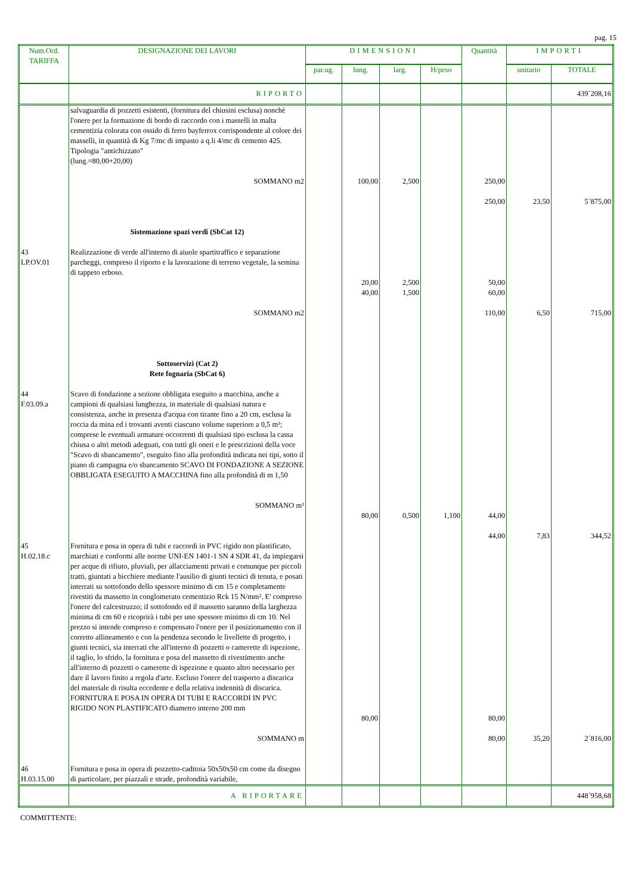pag. 15
| Num.Ord. TARIFFA | DESIGNAZIONE DEI LAVORI | DIMENSIONI | | | | Quantità | IMPORTI | |
| --- | --- | --- | --- | --- | --- | --- | --- | --- |
| | | par.ug. | lung. | larg. | H/peso | | unitario | TOTALE |
| | RIPORTO | | | | | | | 439´208,16 |
| | salvaguardia di pozzetti esistenti, (fornitura del chiusini esclusa) nonchè l'onere per la formazione di bordo di raccordo con i masselli in malta cementizia colorata con ossido di ferro bayferrox corrispondente al colore dei masselli, in quantità di Kg 7/mc di impasto a q.li 4/mc di cemento 425. Tipologia "antichizzato" (lung.=80,00+20,00) SOMMANO m2 Sistemazione spazi verdi (SbCat 12) | | 100,00 | 2,500 | | 250,00 250,00 | 23,50 | 5´875,00 |
| 43 LP.OV.01 | Realizzazione di verde all'interno di aiuole spartitraffico e separazione parcheggi, compreso il riporto e la lavorazione di terreno vegetale, la semina di tappeto erboso. SOMMANO m2 Sottoservizi (Cat 2) Rete fognaria (SbCat 6) | | 20,00 40,00 | 2,500 1,500 | | 50,00 60,00 110,00 | 6,50 | 715,00 |
| 44 F.03.09.a | Scavo di fondazione a sezione obbligata eseguito a macchina, anche a campioni di qualsiasi lunghezza, in materiale di qualsiasi natura e consistenza, anche in presenza d'acqua con tirante fino a 20 cm, esclusa la roccia da mina ed i trovanti aventi ciascuno volume superiore a 0,5 m³; comprese le eventuali armature occorrenti di qualsiasi tipo esclusa la cassa chiusa o altri metodi adeguati, con tutti gli oneri e le prescrizioni della voce "Scavo di sbancamento", eseguito fino alla profondità indicata nei tipi, sotto il piano di campagna e/o sbancamento SCAVO DI FONDAZIONE A SEZIONE OBBLIGATA ESEGUITO A MACCHINA fino alla profondità di m 1,50 SOMMANO m³ | | 80,00 | 0,500 | 1,100 | 44,00 44,00 | 7,83 | 344,52 |
| 45 H.02.18.c | Fornitura e posa in opera di tubi e raccordi in PVC rigido non plastificato, marchiati e conformi alle norme UNI-EN 1401-1 SN 4 SDR 41, da impiegarsi per acque di rifiuto, pluviali, per allacciamenti privati e comunque per piccoli tratti, giuntati a bicchiere mediante l'ausilio di giunti tecnici di tenuta, e posati interrati su sottofondo dello spessore minimo di cm 15 e completamente rivestiti da massetto in conglomerato cementizio Rck 15 N/mm². E' compreso l'onere del calcestruzzo; iI sottofondo ed il massetto saranno della larghezza minima di cm 60 e ricoprirà i tubi per uno spessore minimo di cm 10. Nel prezzo si intende compreso e compensato l'onere per il posizionamento con il corretto allineamento e con la pendenza secondo le livellette di progetto, i giunti tecnici, sia interrati che all'interno di pozzetti o camerette di ispezione, il taglio, lo sfrido, la fornitura e posa del massetto di rivestimento anche all'interno di pozzetti o camerette di ispezione e quanto altro necessario per dare il lavoro finito a regola d'arte. Escluso l'onere del trasporto a discarica del materiale di risulta eccedente e della relativa indennità di discarica. FORNITURA E POSA IN OPERA DI TUBI E RACCORDI IN PVC RIGIDO NON PLASTIFICATO diametro interno 200 mm SOMMANO m | | 80,00 | | | 80,00 80,00 | 35,20 | 2´816,00 |
| 46 H.03.15.00 | Fornitura e posa in opera di pozzetto-caditoia 50x50x50 cm come da disegno di particolare, per piazzali e strade, profondità variabile, | | | | | | | |
| | A RIPORTARE | | | | | | | 448´958,68 |
COMMITTENTE: